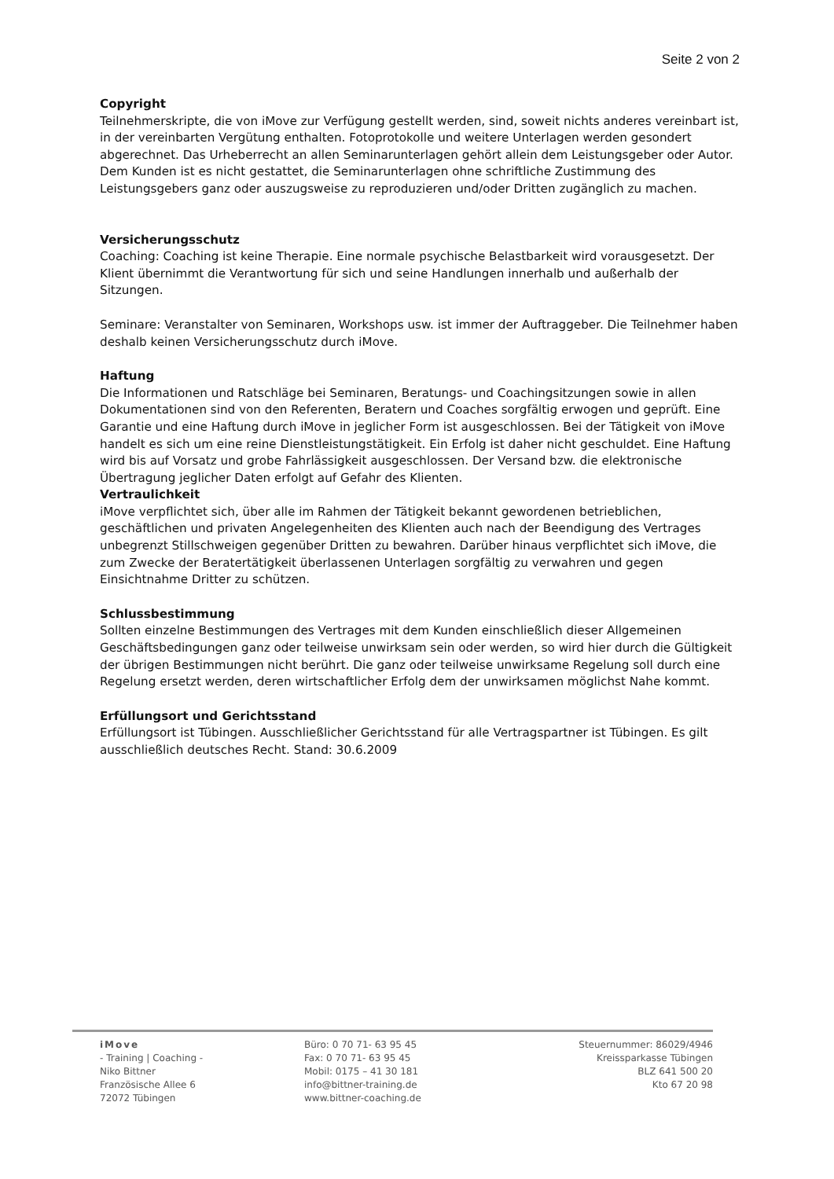Seite 2 von 2
Copyright
Teilnehmerskripte, die von iMove zur Verfügung gestellt werden, sind, soweit nichts anderes vereinbart ist, in der vereinbarten Vergütung enthalten. Fotoprotokolle und weitere Unterlagen werden gesondert abgerechnet. Das Urheberrecht an allen Seminarunterlagen gehört allein dem Leistungsgeber oder Autor. Dem Kunden ist es nicht gestattet, die Seminarunterlagen ohne schriftliche Zustimmung des Leistungsgebers ganz oder auszugsweise zu reproduzieren und/oder Dritten zugänglich zu machen.
Versicherungsschutz
Coaching: Coaching ist keine Therapie. Eine normale psychische Belastbarkeit wird vorausgesetzt. Der Klient übernimmt die Verantwortung für sich und seine Handlungen innerhalb und außerhalb der Sitzungen.
Seminare: Veranstalter von Seminaren, Workshops usw. ist immer der Auftraggeber. Die Teilnehmer haben deshalb keinen Versicherungsschutz durch iMove.
Haftung
Die Informationen und Ratschläge bei Seminaren, Beratungs- und Coachingsitzungen sowie in allen Dokumentationen sind von den Referenten, Beratern und Coaches sorgfältig erwogen und geprüft. Eine Garantie und eine Haftung durch iMove in jeglicher Form ist ausgeschlossen. Bei der Tätigkeit von iMove handelt es sich um eine reine Dienstleistungstätigkeit. Ein Erfolg ist daher nicht geschuldet. Eine Haftung wird bis auf Vorsatz und grobe Fahrlässigkeit ausgeschlossen. Der Versand bzw. die elektronische Übertragung jeglicher Daten erfolgt auf Gefahr des Klienten.
Vertraulichkeit
iMove verpflichtet sich, über alle im Rahmen der Tätigkeit bekannt gewordenen betrieblichen, geschäftlichen und privaten Angelegenheiten des Klienten auch nach der Beendigung des Vertrages unbegrenzt Stillschweigen gegenüber Dritten zu bewahren. Darüber hinaus verpflichtet sich iMove, die zum Zwecke der Beratertätigkeit überlassenen Unterlagen sorgfältig zu verwahren und gegen Einsichtnahme Dritter zu schützen.
Schlussbestimmung
Sollten einzelne Bestimmungen des Vertrages mit dem Kunden einschließlich dieser Allgemeinen Geschäftsbedingungen ganz oder teilweise unwirksam sein oder werden, so wird hier durch die Gültigkeit der übrigen Bestimmungen nicht berührt. Die ganz oder teilweise unwirksame Regelung soll durch eine Regelung ersetzt werden, deren wirtschaftlicher Erfolg dem der unwirksamen möglichst Nahe kommt.
Erfüllungsort und Gerichtsstand
Erfüllungsort ist Tübingen. Ausschließlicher Gerichtsstand für alle Vertragspartner ist Tübingen. Es gilt ausschließlich deutsches Recht. Stand: 30.6.2009
iMove
- Training | Coaching -
Niko Bittner
Französische Allee 6
72072 Tübingen
Büro: 0 70 71- 63 95 45
Fax: 0 70 71- 63 95 45
Mobil: 0175 – 41 30 181
info@bittner-training.de
www.bittner-coaching.de
Steuernummer: 86029/4946
Kreissparkasse Tübingen
BLZ 641 500 20
Kto 67 20 98